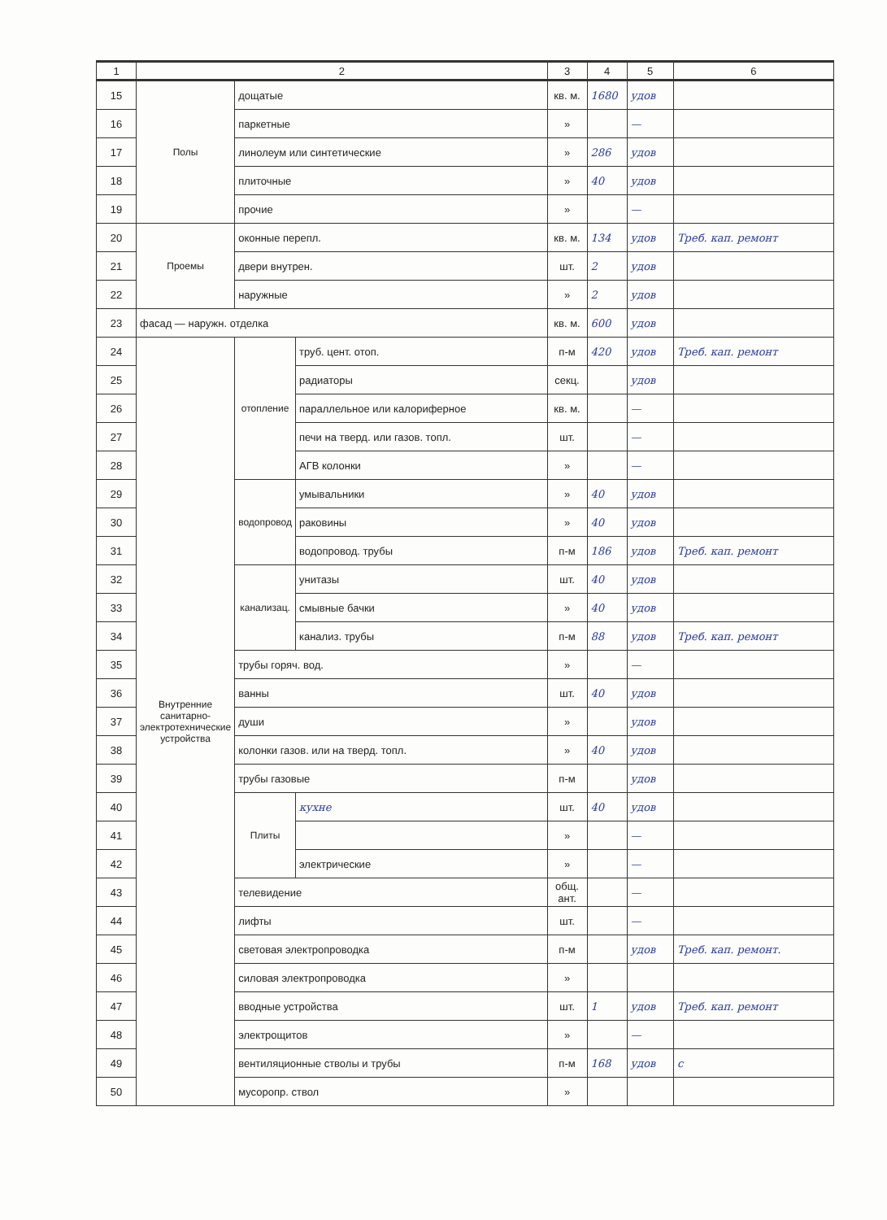| 1 | 2 | | | 3 | 4 | 5 | 6 |
| --- | --- | --- | --- | --- | --- | --- | --- |
| 15 | Полы | дощатые | | кв. м. | 1680 | удов | |
| 16 | | паркетные | | » | | — | |
| 17 | | линолеум или синтетические | | » | 286 | удов | |
| 18 | | плиточные | | » | 40 | удов | |
| 19 | | прочие | | » | | — | |
| 20 | Проемы | оконные перепл. | | кв. м. | 134 | удов | Треб. кап. ремонт |
| 21 | | двери внутрен. | | шт. | 2 | удов | |
| 22 | | наружные | | » | 2 | удов | |
| 23 | фасад — наружн. отделка | | | кв. м. | 600 | удов | |
| 24 | Внутренние санитарно-электротехнические устройства | отопление | труб. цент. отоп. | п-м | 420 | удов | Треб. кап. ремонт |
| 25 | | | радиаторы | секц. | | удов | |
| 26 | | | параллельное или калориферное | кв. м. | | — | |
| 27 | | | печи на тверд. или газов. топл. | шт. | | — | |
| 28 | | | АГВ колонки | » | | — | |
| 29 | | водопровод | умывальники | » | 40 | удов | |
| 30 | | | раковины | » | 40 | удов | |
| 31 | | | водопровод. трубы | п-м | 186 | удов | Треб. кап. ремонт |
| 32 | | канализац. | унитазы | шт. | 40 | удов | |
| 33 | | | смывные бачки | » | 40 | удов | |
| 34 | | | канализ. трубы | п-м | 88 | удов | Треб. кап. ремонт |
| 35 | | трубы горяч. вод. | | » | | — | |
| 36 | | ванны | | шт. | 40 | удов | |
| 37 | | души | | » | | удов | |
| 38 | | колонки газов. или на тверд. топл. | | » | 40 | удов | |
| 39 | | трубы газовые | | п-м | | удов | |
| 40 | | Плиты | кухне | шт. | 40 | удов | |
| 41 | | | | » | | — | |
| 42 | | | электрические | » | | — | |
| 43 | | телевидение | | общ. ант. | | — | |
| 44 | | лифты | | шт. | | — | |
| 45 | | световая электропроводка | | п-м | | удов | Треб. кап. ремонт. |
| 46 | | силовая электропроводка | | » | | | |
| 47 | | вводные устройства | | шт. | 1 | удов | Треб. кап. ремонт |
| 48 | | электрощитов | | » | | — | |
| 49 | | вентиляционные стволы и трубы | | п-м | 168 | удов | с |
| 50 | | мусоропр. ствол | | » | | | |